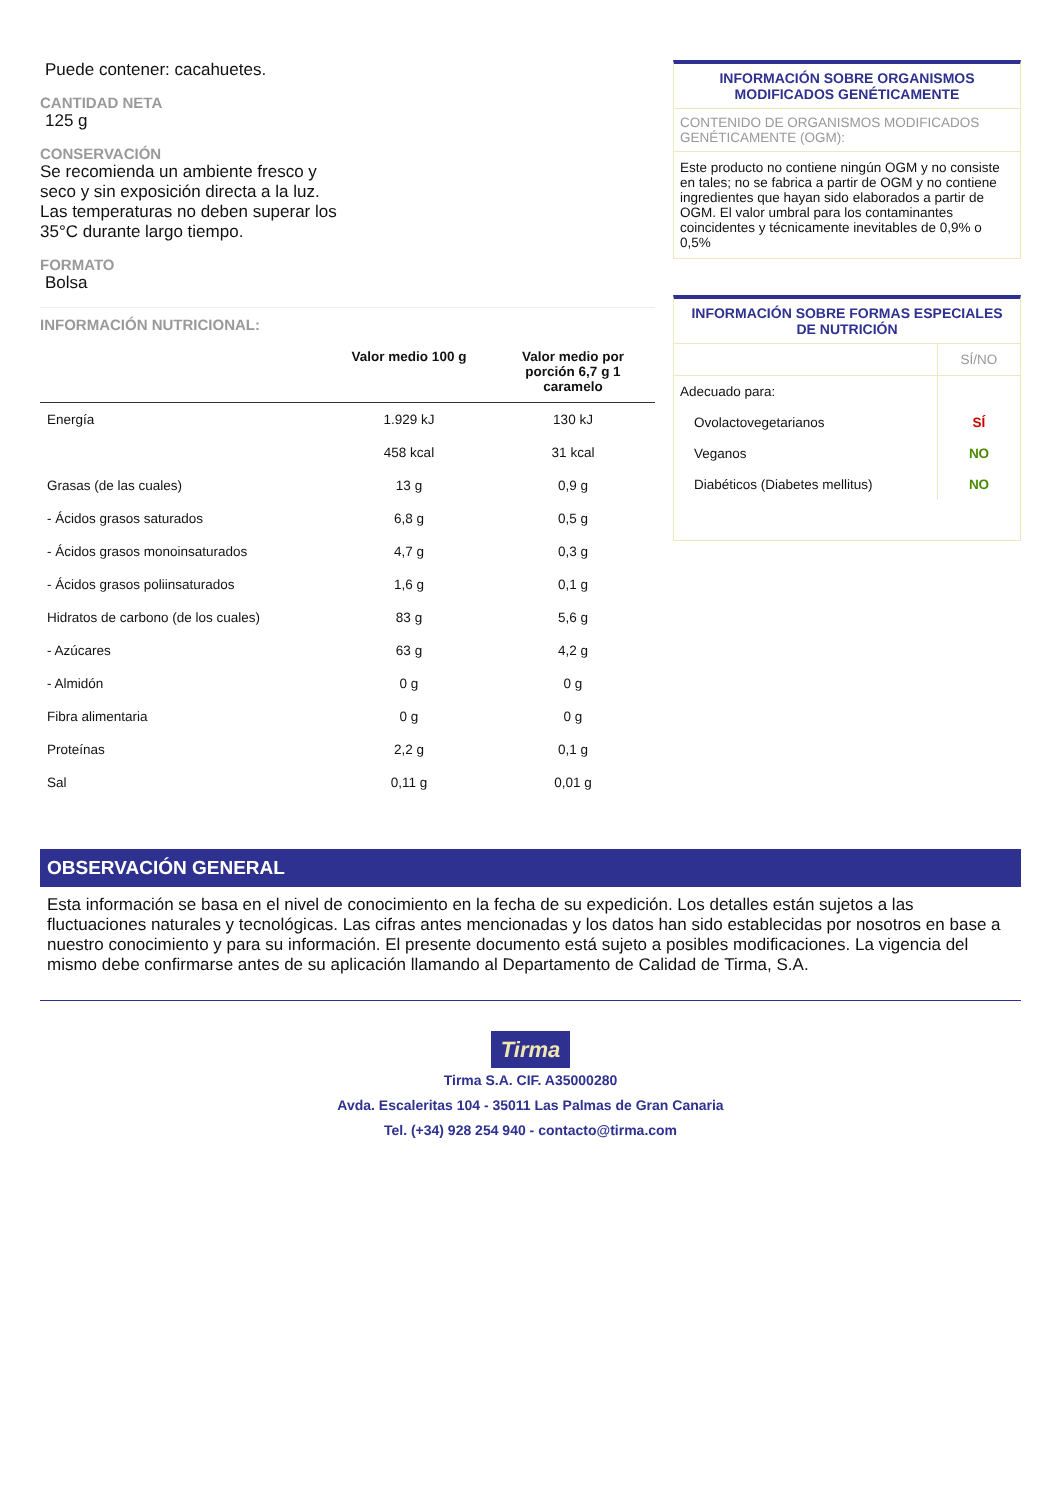Puede contener: cacahuetes.
CANTIDAD NETA
125 g
CONSERVACIÓN
Se recomienda un ambiente fresco y seco y sin exposición directa a la luz. Las temperaturas no deben superar los 35°C durante largo tiempo.
FORMATO
Bolsa
INFORMACIÓN NUTRICIONAL:
| | Valor medio 100 g | Valor medio por porción 6,7 g 1 caramelo |
| --- | --- | --- |
| Energía | 1.929 kJ | 130 kJ |
| | 458 kcal | 31 kcal |
| Grasas (de las cuales) | 13 g | 0,9 g |
| - Ácidos grasos saturados | 6,8 g | 0,5 g |
| - Ácidos grasos monoinsaturados | 4,7 g | 0,3 g |
| - Ácidos grasos poliinsaturados | 1,6 g | 0,1 g |
| Hidratos de carbono (de los cuales) | 83 g | 5,6 g |
| - Azúcares | 63 g | 4,2 g |
| - Almidón | 0 g | 0 g |
| Fibra alimentaria | 0 g | 0 g |
| Proteínas | 2,2 g | 0,1 g |
| Sal | 0,11 g | 0,01 g |
INFORMACIÓN SOBRE ORGANISMOS MODIFICADOS GENÉTICAMENTE
CONTENIDO DE ORGANISMOS MODIFICADOS GENÉTICAMENTE (OGM):
Este producto no contiene ningún OGM y no consiste en tales; no se fabrica a partir de OGM y no contiene ingredientes que hayan sido elaborados a partir de OGM. El valor umbral para los contaminantes coincidentes y técnicamente inevitables de 0,9% o 0,5%
INFORMACIÓN SOBRE FORMAS ESPECIALES DE NUTRICIÓN
| | SÍ/NO |
| Adecuado para: | |
| Ovolactovegetarianos | SÍ |
| Veganos | NO |
| Diabéticos (Diabetes mellitus) | NO |
OBSERVACIÓN GENERAL
Esta información se basa en el nivel de conocimiento en la fecha de su expedición. Los detalles están sujetos a las fluctuaciones naturales y tecnológicas. Las cifras antes mencionadas y los datos han sido establecidas por nosotros en base a nuestro conocimiento y para su información. El presente documento está sujeto a posibles modificaciones. La vigencia del mismo debe confirmarse antes de su aplicación llamando al Departamento de Calidad de Tirma, S.A.
Tirma
Tirma S.A. CIF. A35000280
Avda. Escaleritas 104 - 35011 Las Palmas de Gran Canaria
Tel. (+34) 928 254 940 - contacto@tirma.com